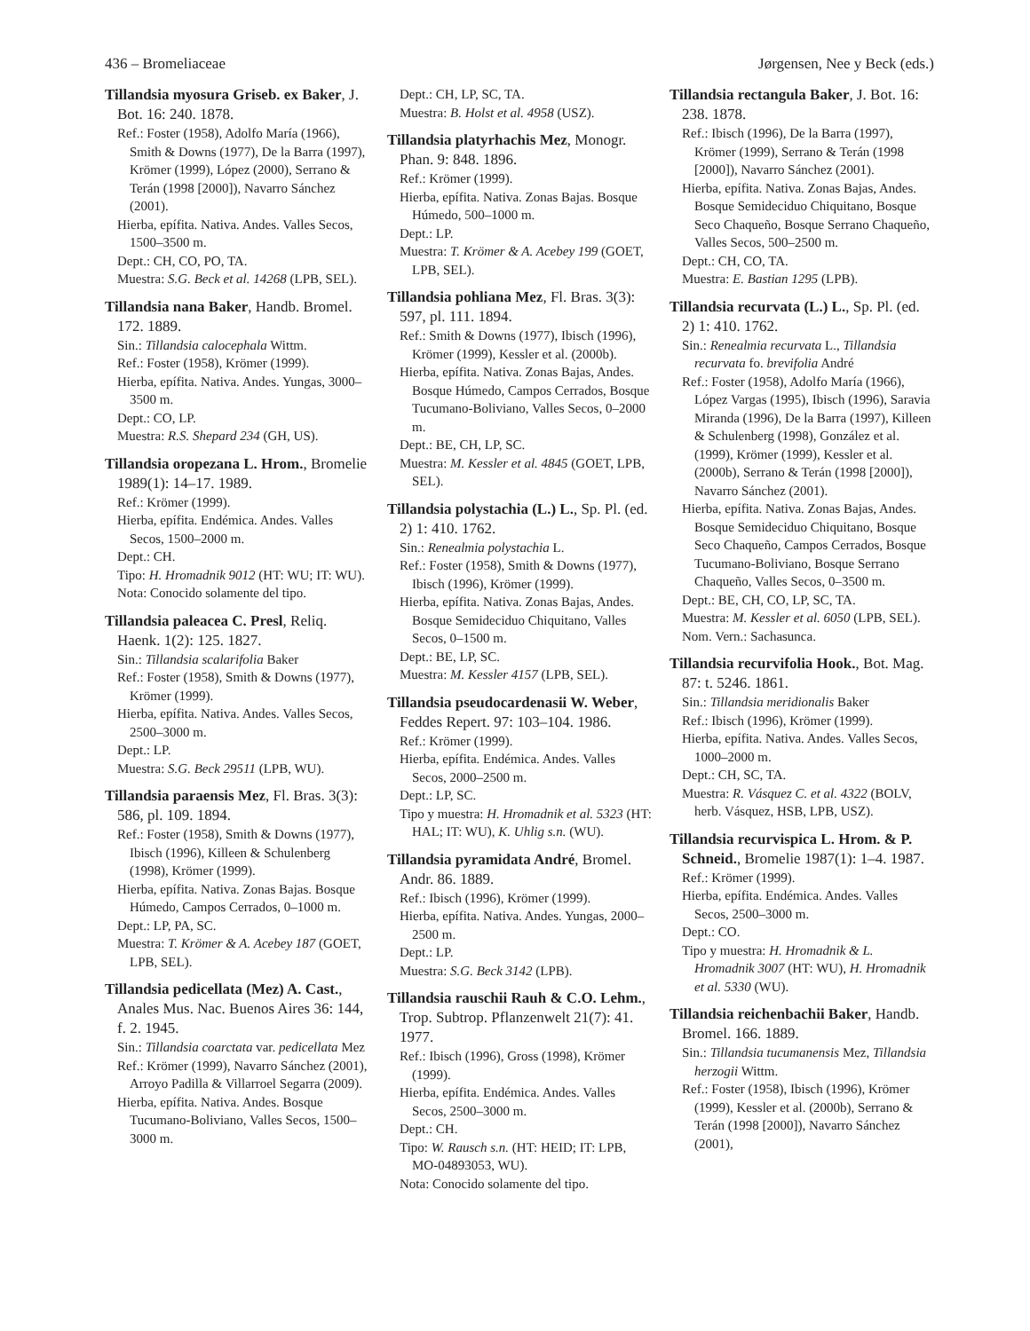436 – Bromeliaceae Jørgensen, Nee y Beck (eds.)
Tillandsia myosura Griseb. ex Baker, J. Bot. 16: 240. 1878.
Ref.: Foster (1958), Adolfo María (1966), Smith & Downs (1977), De la Barra (1997), Krömer (1999), López (2000), Serrano & Terán (1998 [2000]), Navarro Sánchez (2001).
Hierba, epífita. Nativa. Andes. Valles Secos, 1500–3500 m.
Dept.: CH, CO, PO, TA.
Muestra: S.G. Beck et al. 14268 (LPB, SEL).
Tillandsia nana Baker, Handb. Bromel. 172. 1889.
Sin.: Tillandsia calocephala Wittm.
Ref.: Foster (1958), Krömer (1999).
Hierba, epífita. Nativa. Andes. Yungas, 3000–3500 m.
Dept.: CO, LP.
Muestra: R.S. Shepard 234 (GH, US).
Tillandsia oropezana L. Hrom., Bromelie 1989(1): 14–17. 1989.
Ref.: Krömer (1999).
Hierba, epífita. Endémica. Andes. Valles Secos, 1500–2000 m.
Dept.: CH.
Tipo: H. Hromadnik 9012 (HT: WU; IT: WU).
Nota: Conocido solamente del tipo.
Tillandsia paleacea C. Presl, Reliq. Haenk. 1(2): 125. 1827.
Sin.: Tillandsia scalarifolia Baker
Ref.: Foster (1958), Smith & Downs (1977), Krömer (1999).
Hierba, epífita. Nativa. Andes. Valles Secos, 2500–3000 m.
Dept.: LP.
Muestra: S.G. Beck 29511 (LPB, WU).
Tillandsia paraensis Mez, Fl. Bras. 3(3): 586, pl. 109. 1894.
Ref.: Foster (1958), Smith & Downs (1977), Ibisch (1996), Killeen & Schulenberg (1998), Krömer (1999).
Hierba, epífita. Nativa. Zonas Bajas. Bosque Húmedo, Campos Cerrados, 0–1000 m.
Dept.: LP, PA, SC.
Muestra: T. Krömer & A. Acebey 187 (GOET, LPB, SEL).
Tillandsia pedicellata (Mez) A. Cast., Anales Mus. Nac. Buenos Aires 36: 144, f. 2. 1945.
Sin.: Tillandsia coarctata var. pedicellata Mez
Ref.: Krömer (1999), Navarro Sánchez (2001), Arroyo Padilla & Villarroel Segarra (2009).
Hierba, epífita. Nativa. Andes. Bosque Tucumano-Boliviano, Valles Secos, 1500–3000 m.
Dept.: CH, LP, SC, TA.
Muestra: B. Holst et al. 4958 (USZ).
Tillandsia platyrhachis Mez, Monogr. Phan. 9: 848. 1896.
Ref.: Krömer (1999).
Hierba, epífita. Nativa. Zonas Bajas. Bosque Húmedo, 500–1000 m.
Dept.: LP.
Muestra: T. Krömer & A. Acebey 199 (GOET, LPB, SEL).
Tillandsia pohliana Mez, Fl. Bras. 3(3): 597, pl. 111. 1894.
Ref.: Smith & Downs (1977), Ibisch (1996), Krömer (1999), Kessler et al. (2000b).
Hierba, epífita. Nativa. Zonas Bajas, Andes. Bosque Húmedo, Campos Cerrados, Bosque Tucumano-Boliviano, Valles Secos, 0–2000 m.
Dept.: BE, CH, LP, SC.
Muestra: M. Kessler et al. 4845 (GOET, LPB, SEL).
Tillandsia polystachia (L.) L., Sp. Pl. (ed. 2) 1: 410. 1762.
Sin.: Renealmia polystachia L.
Ref.: Foster (1958), Smith & Downs (1977), Ibisch (1996), Krömer (1999).
Hierba, epífita. Nativa. Zonas Bajas, Andes. Bosque Semideciduo Chiquitano, Valles Secos, 0–1500 m.
Dept.: BE, LP, SC.
Muestra: M. Kessler 4157 (LPB, SEL).
Tillandsia pseudocardenasii W. Weber, Feddes Repert. 97: 103–104. 1986.
Ref.: Krömer (1999).
Hierba, epífita. Endémica. Andes. Valles Secos, 2000–2500 m.
Dept.: LP, SC.
Tipo y muestra: H. Hromadnik et al. 5323 (HT: HAL; IT: WU), K. Uhlig s.n. (WU).
Tillandsia pyramidata André, Bromel. Andr. 86. 1889.
Ref.: Ibisch (1996), Krömer (1999).
Hierba, epífita. Nativa. Andes. Yungas, 2000–2500 m.
Dept.: LP.
Muestra: S.G. Beck 3142 (LPB).
Tillandsia rauschii Rauh & C.O. Lehm., Trop. Subtrop. Pflanzenwelt 21(7): 41. 1977.
Ref.: Ibisch (1996), Gross (1998), Krömer (1999).
Hierba, epífita. Endémica. Andes. Valles Secos, 2500–3000 m.
Dept.: CH.
Tipo: W. Rausch s.n. (HT: HEID; IT: LPB, MO-04893053, WU).
Nota: Conocido solamente del tipo.
Tillandsia rectangula Baker, J. Bot. 16: 238. 1878.
Ref.: Ibisch (1996), De la Barra (1997), Krömer (1999), Serrano & Terán (1998 [2000]), Navarro Sánchez (2001).
Hierba, epífita. Nativa. Zonas Bajas, Andes. Bosque Semideciduo Chiquitano, Bosque Seco Chaqueño, Bosque Serrano Chaqueño, Valles Secos, 500–2500 m.
Dept.: CH, CO, TA.
Muestra: E. Bastian 1295 (LPB).
Tillandsia recurvata (L.) L., Sp. Pl. (ed. 2) 1: 410. 1762.
Sin.: Renealmia recurvata L., Tillandsia recurvata fo. brevifolia André
Ref.: Foster (1958), Adolfo María (1966), López Vargas (1995), Ibisch (1996), Saravia Miranda (1996), De la Barra (1997), Killeen & Schulenberg (1998), González et al. (1999), Krömer (1999), Kessler et al. (2000b), Serrano & Terán (1998 [2000]), Navarro Sánchez (2001).
Hierba, epífita. Nativa. Zonas Bajas, Andes. Bosque Semideciduo Chiquitano, Bosque Seco Chaqueño, Campos Cerrados, Bosque Tucumano-Boliviano, Bosque Serrano Chaqueño, Valles Secos, 0–3500 m.
Dept.: BE, CH, CO, LP, SC, TA.
Muestra: M. Kessler et al. 6050 (LPB, SEL).
Nom. Vern.: Sachasunca.
Tillandsia recurvifolia Hook., Bot. Mag. 87: t. 5246. 1861.
Sin.: Tillandsia meridionalis Baker
Ref.: Ibisch (1996), Krömer (1999).
Hierba, epífita. Nativa. Andes. Valles Secos, 1000–2000 m.
Dept.: CH, SC, TA.
Muestra: R. Vásquez C. et al. 4322 (BOLV, herb. Vásquez, HSB, LPB, USZ).
Tillandsia recurvispica L. Hrom. & P. Schneid., Bromelie 1987(1): 1–4. 1987.
Ref.: Krömer (1999).
Hierba, epífita. Endémica. Andes. Valles Secos, 2500–3000 m.
Dept.: CO.
Tipo y muestra: H. Hromadnik & L. Hromadnik 3007 (HT: WU), H. Hromadnik et al. 5330 (WU).
Tillandsia reichenbachii Baker, Handb. Bromel. 166. 1889.
Sin.: Tillandsia tucumanensis Mez, Tillandsia herzogii Wittm.
Ref.: Foster (1958), Ibisch (1996), Krömer (1999), Kessler et al. (2000b), Serrano & Terán (1998 [2000]), Navarro Sánchez (2001),